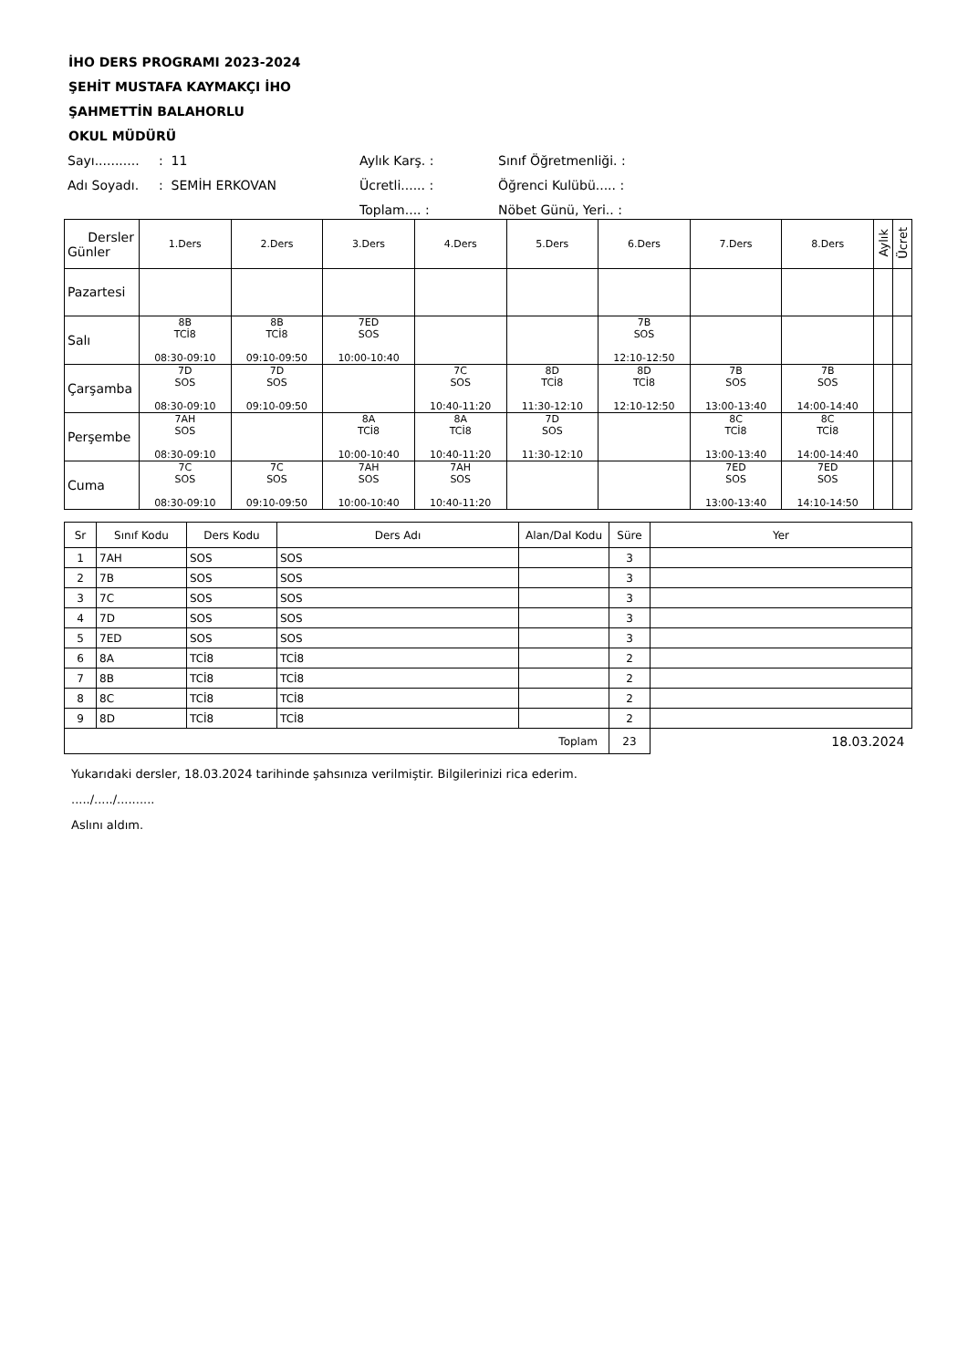İHO DERS PROGRAMI 2023-2024
ŞEHİT MUSTAFA KAYMAKÇI İHO
ŞAHMETTİN BALAHORLU
OKUL MÜDÜRÜ
| Sayı........... | : 11 | Aylık Karş. : | Sınıf Öğretmenliği. : |
| Adı Soyadı. | : SEMİH ERKOVAN | Ücretli...... : | Öğrenci Kulübü..... : |
| | | Toplam.... : | Nöbet Günü, Yeri.. : |
| Dersler Günler | 1.Ders | 2.Ders | 3.Ders | 4.Ders | 5.Ders | 6.Ders | 7.Ders | 8.Ders | Aylık | Ücret |
| Pazartesi | | | | | | | | | | |
| Salı | 8B TCİ8 08:30-09:10 | 8B TCİ8 09:10-09:50 | 7ED SOS 10:00-10:40 | | | 7B SOS 12:10-12:50 | | | | |
| Çarşamba | 7D SOS 08:30-09:10 | 7D SOS 09:10-09:50 | | 7C SOS 10:40-11:20 | 8D TCİ8 11:30-12:10 | 8D TCİ8 12:10-12:50 | 7B SOS 13:00-13:40 | 7B SOS 14:00-14:40 | | |
| Perşembe | 7AH SOS 08:30-09:10 | | 8A TCİ8 10:00-10:40 | 8A TCİ8 10:40-11:20 | 7D SOS 11:30-12:10 | | 8C TCİ8 13:00-13:40 | 8C TCİ8 14:00-14:40 | | |
| Cuma | 7C SOS 08:30-09:10 | 7C SOS 09:10-09:50 | 7AH SOS 10:00-10:40 | 7AH SOS 10:40-11:20 | | | 7ED SOS 13:00-13:40 | 7ED SOS 14:10-14:50 | | |
| Sr | Sınıf Kodu | Ders Kodu | Ders Adı | Alan/Dal Kodu | Süre | Yer |
| --- | --- | --- | --- | --- | --- | --- |
| 1 | 7AH | SOS | SOS | | 3 | |
| 2 | 7B | SOS | SOS | | 3 | |
| 3 | 7C | SOS | SOS | | 3 | |
| 4 | 7D | SOS | SOS | | 3 | |
| 5 | 7ED | SOS | SOS | | 3 | |
| 6 | 8A | TCİ8 | TCİ8 | | 2 | |
| 7 | 8B | TCİ8 | TCİ8 | | 2 | |
| 8 | 8C | TCİ8 | TCİ8 | | 2 | |
| 9 | 8D | TCİ8 | TCİ8 | | 2 | |
| Toplam | | | | | 23 | 18.03.2024 |
Yukarıdaki dersler, 18.03.2024 tarihinde şahsınıza verilmiştir. Bilgilerinizi rica ederim.
...../...../..........
Aslını aldım.